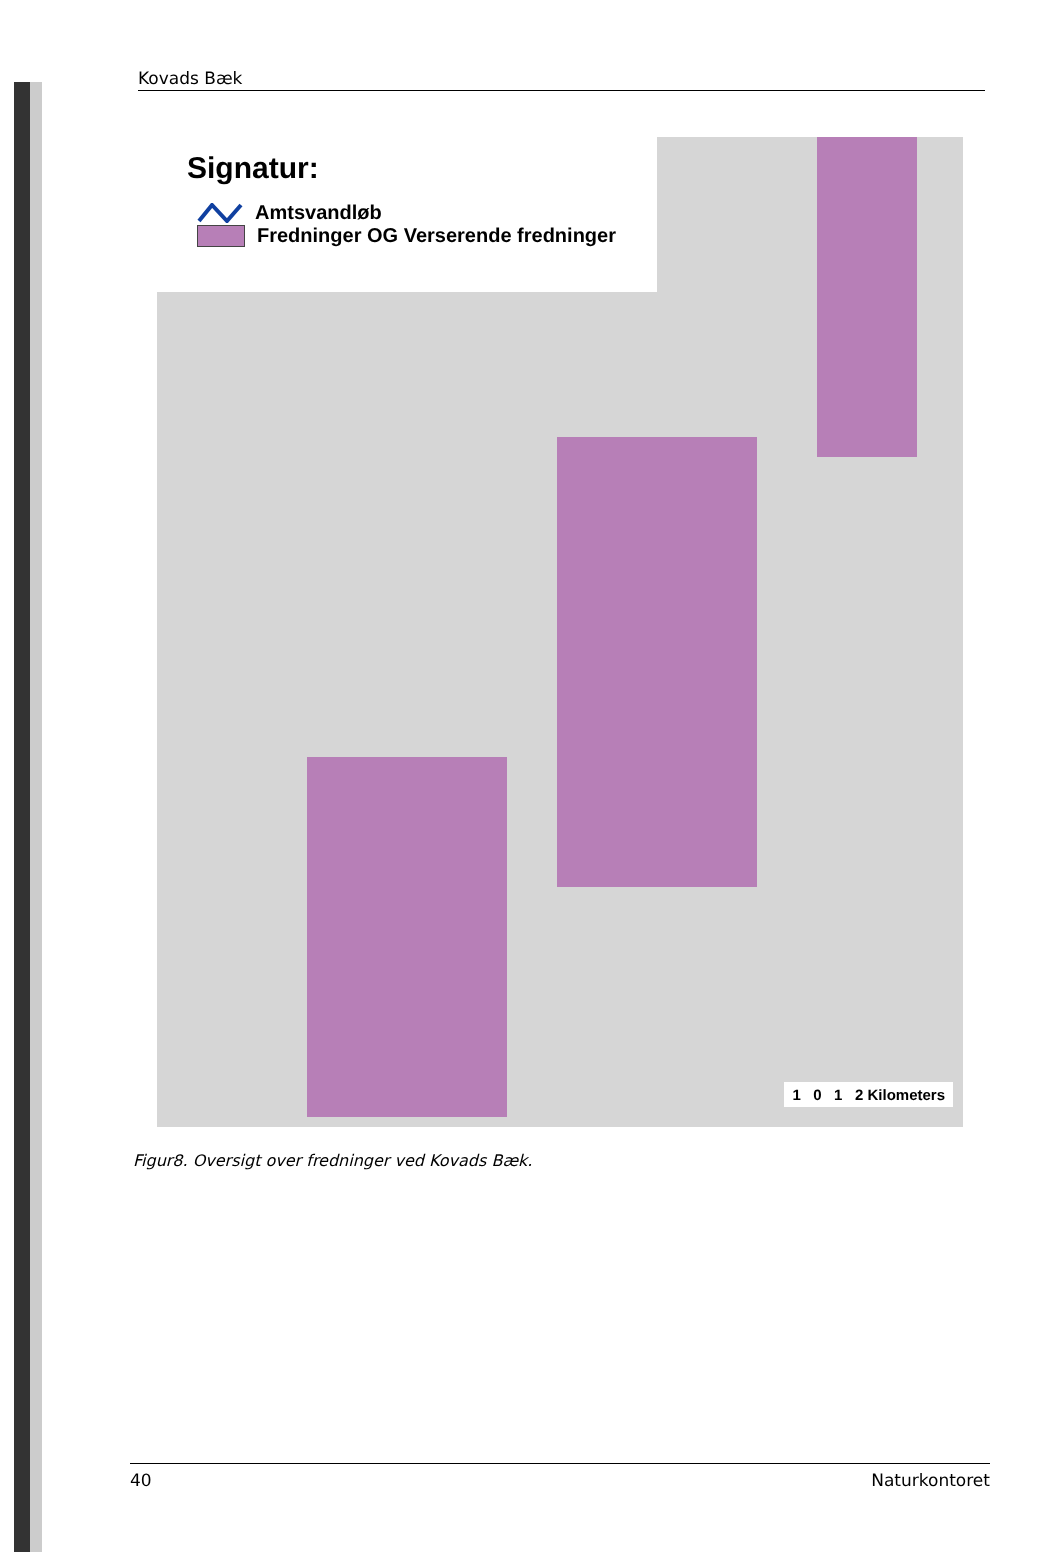Kovads Bæk
Signatur:
Amtsvandløb
Fredninger OG Verserende fredninger
1 0 1 2 Kilometers
Figur8. Oversigt over fredninger ved Kovads Bæk.
40 Naturkontoret